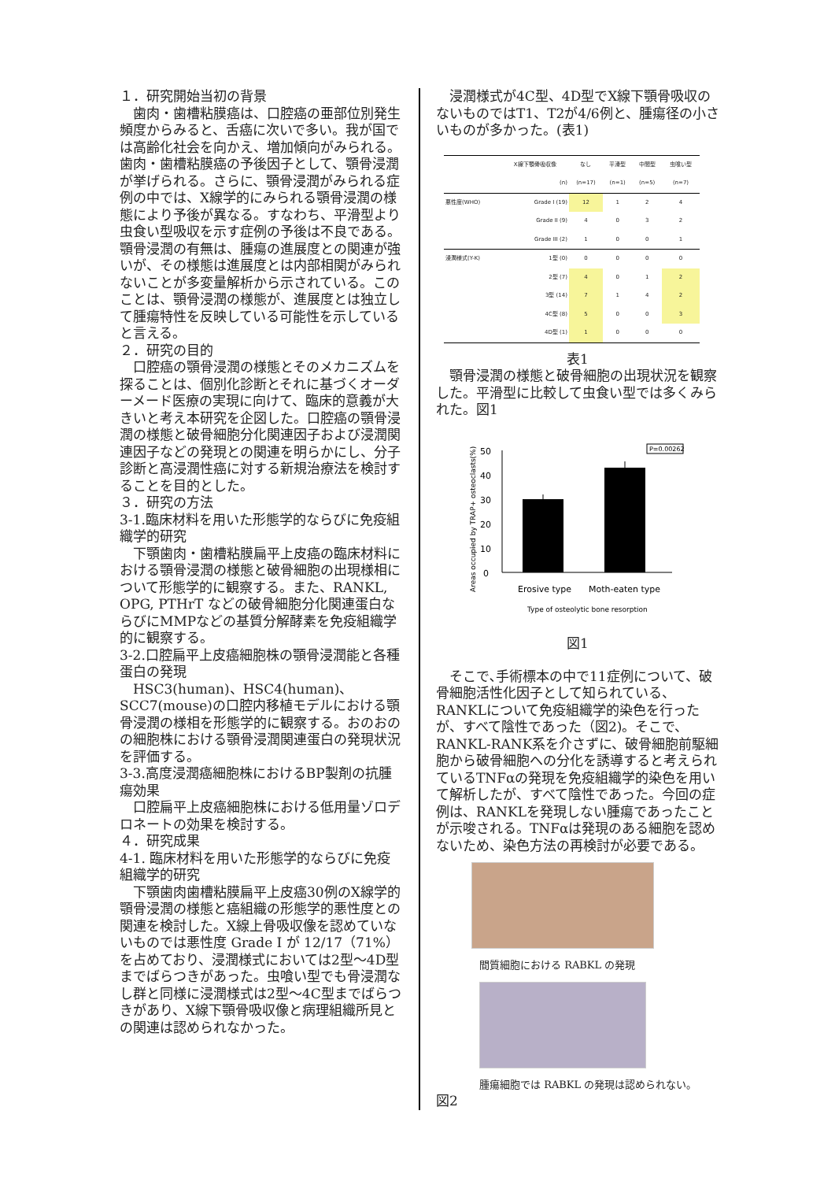１．研究開始当初の背景
　歯肉・歯槽粘膜癌は、口腔癌の亜部位別発生頻度からみると、舌癌に次いで多い。我が国では高齢化社会を向かえ、増加傾向がみられる。歯肉・歯槽粘膜癌の予後因子として、顎骨浸潤が挙げられる。さらに、顎骨浸潤がみられる症例の中では、X線学的にみられる顎骨浸潤の様態により予後が異なる。すなわち、平滑型より虫食い型吸収を示す症例の予後は不良である。顎骨浸潤の有無は、腫瘍の進展度との関連が強いが、その様態は進展度とは内部相関がみられないことが多変量解析から示されている。このことは、顎骨浸潤の様態が、進展度とは独立して腫瘍特性を反映している可能性を示していると言える。
２．研究の目的
　口腔癌の顎骨浸潤の様態とそのメカニズムを探ることは、個別化診断とそれに基づくオーダーメード医療の実現に向けて、臨床的意義が大きいと考え本研究を企図した。口腔癌の顎骨浸潤の様態と破骨細胞分化関連因子および浸潤関連因子などの発現との関連を明らかにし、分子診断と高浸潤性癌に対する新規治療法を検討することを目的とした。
３．研究の方法
3-1.臨床材料を用いた形態学的ならびに免疫組織学的研究
　下顎歯肉・歯槽粘膜扁平上皮癌の臨床材料における顎骨浸潤の様態と破骨細胞の出現様相について形態学的に観察する。また、RANKL, OPG, PTHrT などの破骨細胞分化関連蛋白ならびにMMPなどの基質分解酵素を免疫組織学的に観察する。
3-2.口腔扁平上皮癌細胞株の顎骨浸潤能と各種蛋白の発現
　HSC3(human)、HSC4(human)、SCC7(mouse)の口腔内移植モデルにおける顎骨浸潤の様相を形態学的に観察する。おのおのの細胞株における顎骨浸潤関連蛋白の発現状況を評価する。
3-3.高度浸潤癌細胞株におけるBP製剤の抗腫瘍効果
　口腔扁平上皮癌細胞株における低用量ゾロデロネートの効果を検討する。
４．研究成果
4-1. 臨床材料を用いた形態学的ならびに免疫組織学的研究
　下顎歯肉歯槽粘膜扁平上皮癌30例のX線学的顎骨浸潤の様態と癌組織の形態学的悪性度との関連を検討した。X線上骨吸収像を認めていないものでは悪性度 Grade I が 12/17（71%）を占めており、浸潤様式においては2型～4D型までばらつきがあった。虫喰い型でも骨浸潤なし群と同様に浸潤様式は2型～4C型までばらつきがあり、X線下顎骨吸収像と病理組織所見との関連は認められなかった。
　浸潤様式が4C型、4D型でX線下顎骨吸収のないものではT1、T2が4/6例と、腫瘍径の小さいものが多かった。(表1)
| | X線下顎骨吸収像 | なし | 平滑型 | 中間型 | 虫喰い型 |
| --- | --- | --- | --- | --- | --- |
| | (n) | (n=17) | (n=1) | (n=5) | (n=7) |
| 悪性度(WHO) | Grade I (19) | 12 | 1 | 2 | 4 |
| | Grade II (9) | 4 | 0 | 3 | 2 |
| | Grade III (2) | 1 | 0 | 0 | 1 |
| 浸潤様式(Y-K) | 1型 (0) | 0 | 0 | 0 | 0 |
| | 2型 (7) | 4 | 0 | 1 | 2 |
| | 3型 (14) | 7 | 1 | 4 | 2 |
| | 4C型 (8) | 5 | 0 | 0 | 3 |
| | 4D型 (1) | 1 | 0 | 0 | 0 |
表1
　顎骨浸潤の様態と破骨細胞の出現状況を観察した。平滑型に比較して虫食い型では多くみられた。図1
Areas occupied by TRAP+ osteoclasts(%)
0
10
20
30
40
50
P=0.00262
Erosive type
Moth-eaten type
Type of osteolytic bone resorption
図1
　そこで､手術標本の中で11症例について、破骨細胞活性化因子として知られている、RANKLについて免疫組織学的染色を行ったが、すべて陰性であった（図2)。そこで、RANKL-RANK系を介さずに、破骨細胞前駆細胞から破骨細胞への分化を誘導すると考えられているTNFαの発現を免疫組織学的染色を用いて解析したが、すべて陰性であった。今回の症例は、RANKLを発現しない腫瘍であったことが示唆される。TNFαは発現のある細胞を認めないため、染色方法の再検討が必要である。
間質細胞における RABKL の発現
腫瘍細胞では RABKL の発現は認められない。
図2